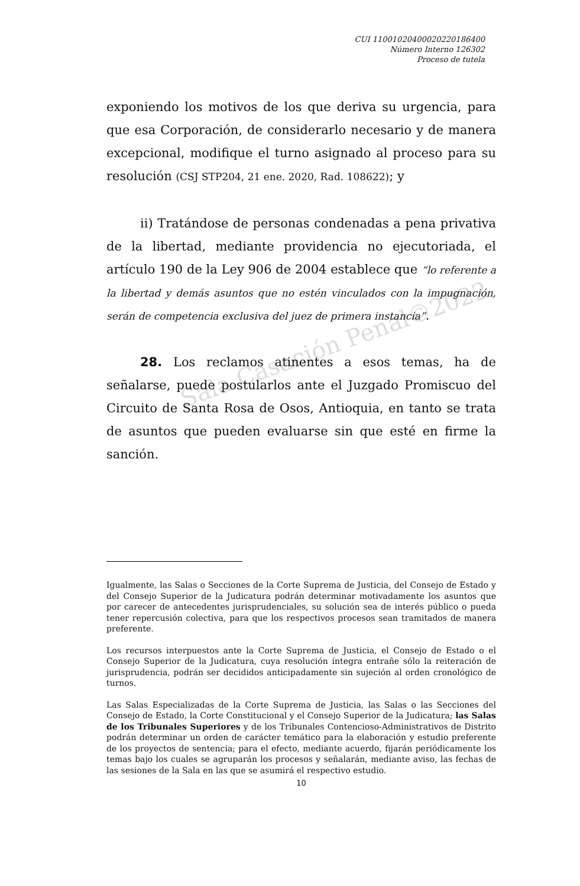Sala Casación Penal©2022
CUI 11001020400020220186400
Número Interno 126302
Proceso de tutela
exponiendo los motivos de los que deriva su urgencia, para que esa Corporación, de considerarlo necesario y de manera excepcional, modifique el turno asignado al proceso para su resolución (CSJ STP204, 21 ene. 2020, Rad. 108622); y
ii) Tratándose de personas condenadas a pena privativa de la libertad, mediante providencia no ejecutoriada, el artículo 190 de la Ley 906 de 2004 establece que “lo referente a la libertad y demás asuntos que no estén vinculados con la impugnación, serán de competencia exclusiva del juez de primera instancia”.
28. Los reclamos atinentes a esos temas, ha de señalarse, puede postularlos ante el Juzgado Promiscuo del Circuito de Santa Rosa de Osos, Antioquia, en tanto se trata de asuntos que pueden evaluarse sin que esté en firme la sanción.
Igualmente, las Salas o Secciones de la Corte Suprema de Justicia, del Consejo de Estado y del Consejo Superior de la Judicatura podrán determinar motivadamente los asuntos que por carecer de antecedentes jurisprudenciales, su solución sea de interés público o pueda tener repercusión colectiva, para que los respectivos procesos sean tramitados de manera preferente.
Los recursos interpuestos ante la Corte Suprema de Justicia, el Consejo de Estado o el Consejo Superior de la Judicatura, cuya resolución íntegra entrañe sólo la reiteración de jurisprudencia, podrán ser decididos anticipadamente sin sujeción al orden cronológico de turnos.
Las Salas Especializadas de la Corte Suprema de Justicia, las Salas o las Secciones del Consejo de Estado, la Corte Constitucional y el Consejo Superior de la Judicatura; las Salas de los Tribunales Superiores y de los Tribunales Contencioso-Administrativos de Distrito podrán determinar un orden de carácter temático para la elaboración y estudio preferente de los proyectos de sentencia; para el efecto, mediante acuerdo, fijarán periódicamente los temas bajo los cuales se agruparán los procesos y señalarán, mediante aviso, las fechas de las sesiones de la Sala en las que se asumirá el respectivo estudio.
10